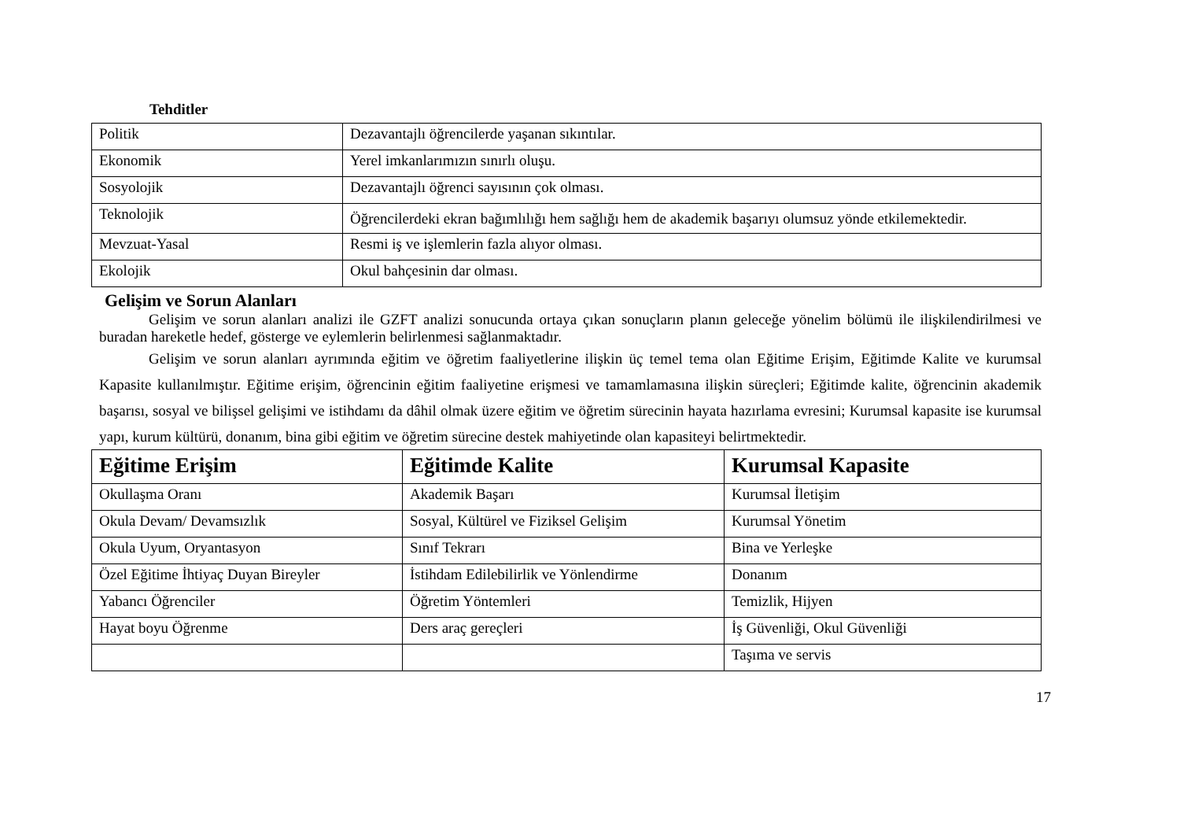Tehditler
| Politik | Dezavantajlı öğrencilerde yaşanan sıkıntılar. |
| Ekonomik | Yerel imkanlarımızın sınırlı oluşu. |
| Sosyolojik | Dezavantajlı öğrenci sayısının çok olması. |
| Teknolojik | Öğrencilerdeki ekran bağımlılığı hem sağlığı hem de akademik başarıyı olumsuz yönde etkilemektedir. |
| Mevzuat-Yasal | Resmi iş ve işlemlerin fazla alıyor olması. |
| Ekolojik | Okul bahçesinin dar olması. |
Gelişim ve Sorun Alanları
Gelişim ve sorun alanları analizi ile GZFT analizi sonucunda ortaya çıkan sonuçların planın geleceğe yönelim bölümü ile ilişkilendirilmesi ve buradan hareketle hedef, gösterge ve eylemlerin belirlenmesi sağlanmaktadır.
Gelişim ve sorun alanları ayrımında eğitim ve öğretim faaliyetlerine ilişkin üç temel tema olan Eğitime Erişim, Eğitimde Kalite ve kurumsal Kapasite kullanılmıştır. Eğitime erişim, öğrencinin eğitim faaliyetine erişmesi ve tamamlamasına ilişkin süreçleri; Eğitimde kalite, öğrencinin akademik başarısı, sosyal ve bilişsel gelişimi ve istihdamı da dâhil olmak üzere eğitim ve öğretim sürecinin hayata hazırlama evresini; Kurumsal kapasite ise kurumsal yapı, kurum kültürü, donanım, bina gibi eğitim ve öğretim sürecine destek mahiyetinde olan kapasiteyi belirtmektedir.
| Eğitime Erişim | Eğitimde Kalite | Kurumsal Kapasite |
| --- | --- | --- |
| Okullaşma Oranı | Akademik Başarı | Kurumsal İletişim |
| Okula Devam/ Devamsızlık | Sosyal, Kültürel ve Fiziksel Gelişim | Kurumsal Yönetim |
| Okula Uyum, Oryantasyon | Sınıf Tekrarı | Bina ve Yerleşke |
| Özel Eğitime İhtiyaç Duyan Bireyler | İstihdam Edilebilirlik ve Yönlendirme | Donanım |
| Yabancı Öğrenciler | Öğretim Yöntemleri | Temizlik, Hijyen |
| Hayat boyu Öğrenme | Ders araç gereçleri | İş Güvenliği, Okul Güvenliği |
| | | Taşıma ve servis |
17